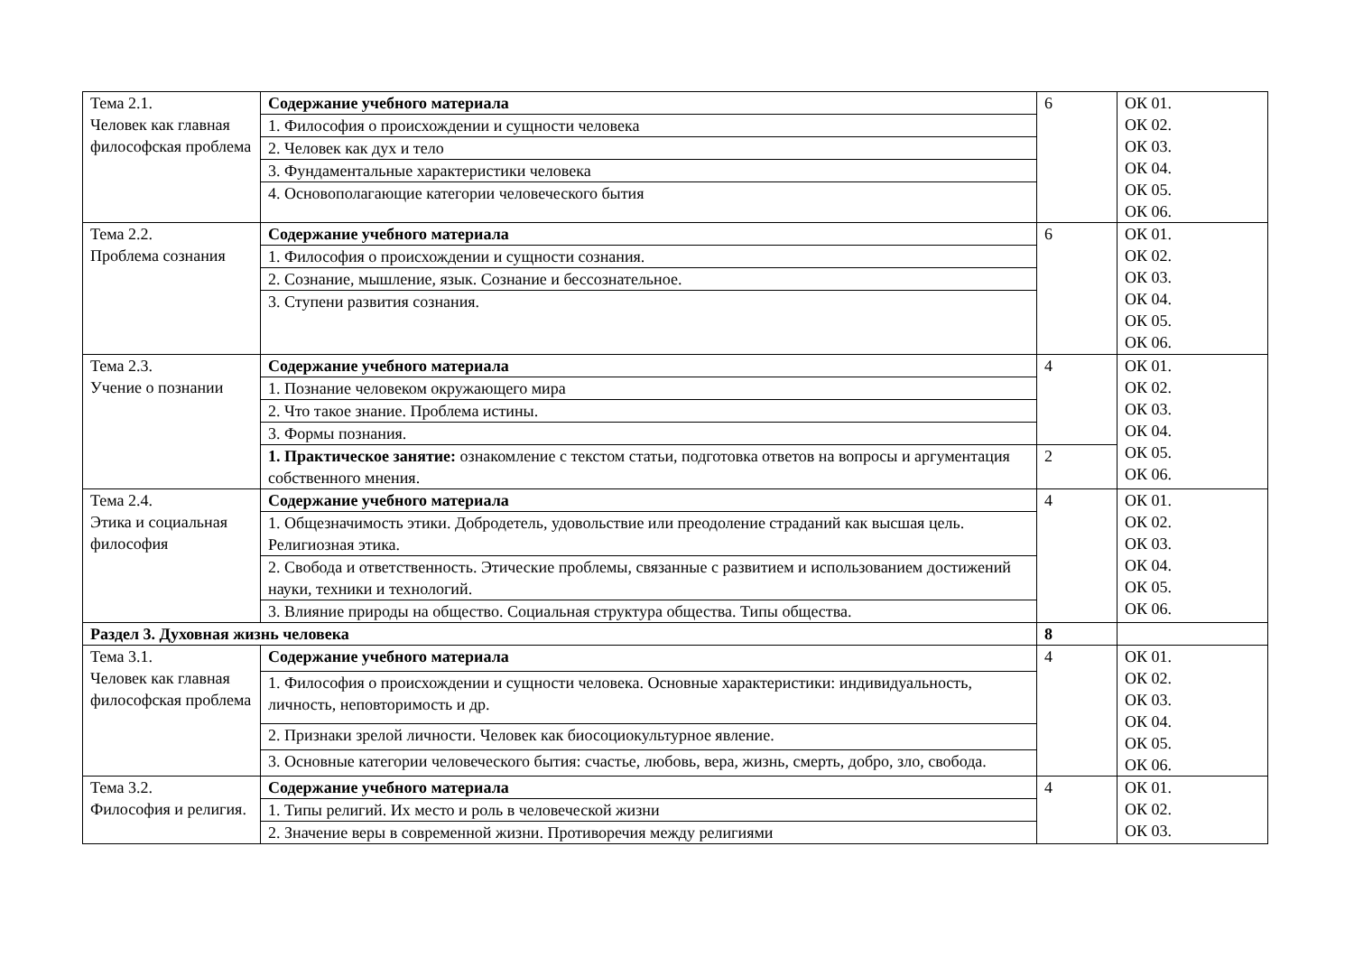| Тема 2.1. Человек как главная философская проблема | Содержание учебного материала | 6 | ОК 01. ОК 02. ОК 03. ОК 04. ОК 05. ОК 06. |
| | 1. Философия о происхождении и сущности человека | | |
| | 2. Человек как дух и тело | | |
| | 3. Фундаментальные характеристики человека | | |
| | 4. Основополагающие категории человеческого бытия | | |
| Тема 2.2. Проблема сознания | Содержание учебного материала | 6 | ОК 01. ОК 02. ОК 03. ОК 04. ОК 05. ОК 06. |
| | 1. Философия о происхождении и сущности сознания. | | |
| | 2. Сознание, мышление, язык. Сознание и бессознательное. | | |
| | 3. Ступени развития сознания. | | |
| Тема 2.3. Учение о познании | Содержание учебного материала | 4 | ОК 01. ОК 02. ОК 03. ОК 04. ОК 05. ОК 06. |
| | 1. Познание человеком окружающего мира | | |
| | 2. Что такое знание. Проблема истины. | | |
| | 3. Формы познания. | | |
| | 1. Практическое занятие: ознакомление с текстом статьи, подготовка ответов на вопросы и аргументация собственного мнения. | 2 | |
| Тема 2.4. Этика и социальная философия | Содержание учебного материала | 4 | ОК 01. ОК 02. ОК 03. ОК 04. ОК 05. ОК 06. |
| | 1. Общезначимость этики. Добродетель, удовольствие или преодоление страданий как высшая цель. Религиозная этика. | | |
| | 2. Свобода и ответственность. Этические проблемы, связанные с развитием и использованием достижений науки, техники и технологий. | | |
| | 3. Влияние природы на общество. Социальная структура общества. Типы общества. | | |
| Раздел 3. Духовная жизнь человека | | 8 | |
| Тема 3.1. Человек как главная философская проблема | Содержание учебного материала | 4 | ОК 01. ОК 02. ОК 03. ОК 04. ОК 05. ОК 06. |
| | 1. Философия о происхождении и сущности человека. Основные характеристики: индивидуальность, личность, неповторимость и др. | | |
| | 2. Признаки зрелой личности. Человек как биосоциокультурное явление. | | |
| | 3. Основные категории человеческого бытия: счастье, любовь, вера, жизнь, смерть, добро, зло, свобода. | | |
| Тема 3.2. Философия и религия. | Содержание учебного материала | 4 | ОК 01. ОК 02. ОК 03. |
| | 1. Типы религий. Их место и роль в человеческой жизни | | |
| | 2. Значение веры в современной жизни. Противоречия между религиями | | |